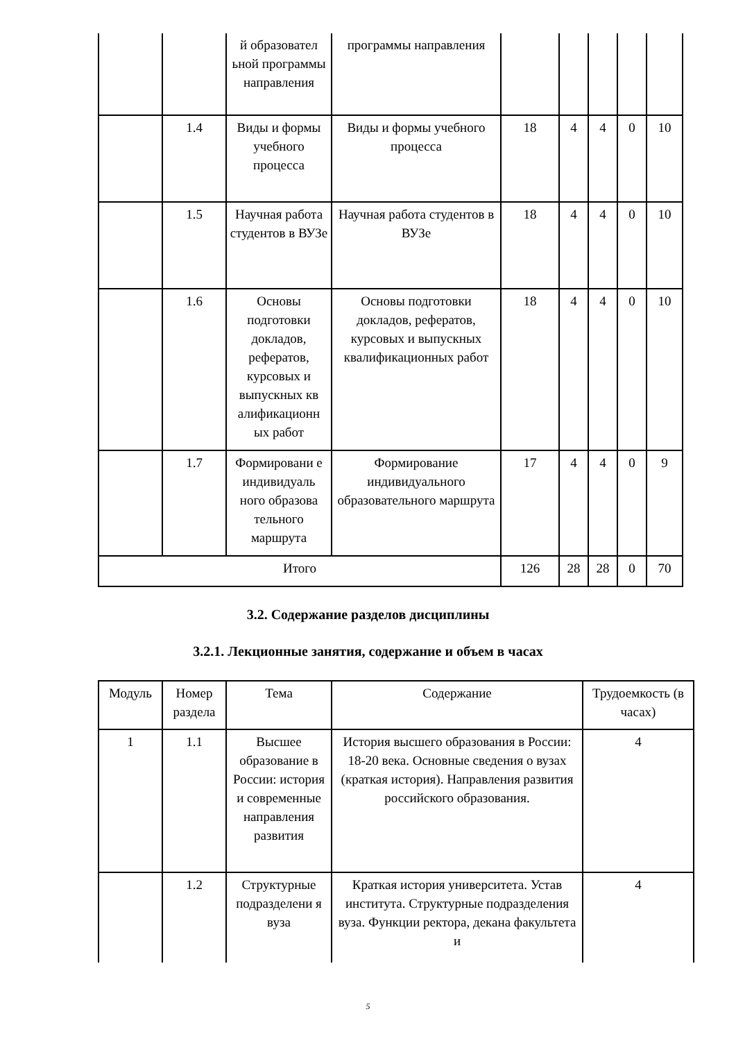| | | й образовател ьной программы направления | программы направления | | | | | |
| | 1.4 | Виды и формы учебного процесса | Виды и формы учебного процесса | 18 | 4 | 4 | 0 | 10 |
| | 1.5 | Научная работа студентов в ВУЗе | Научная работа студентов в ВУЗе | 18 | 4 | 4 | 0 | 10 |
| | 1.6 | Основы подготовки докладов, рефератов, курсовых и выпускных кв алификационн ых работ | Основы подготовки докладов, рефератов, курсовых и выпускных квалификационных работ | 18 | 4 | 4 | 0 | 10 |
| | 1.7 | Формировани е индивидуаль ного образова тельного маршрута | Формирование индивидуального образовательного маршрута | 17 | 4 | 4 | 0 | 9 |
| Итого | | | | 126 | 28 | 28 | 0 | 70 |
3.2. Содержание разделов дисциплины
3.2.1. Лекционные занятия, содержание и объем в часах
| Модуль | Номер раздела | Тема | Содержание | Трудоемкость (в часах) |
| --- | --- | --- | --- | --- |
| 1 | 1.1 | Высшее образование в России: история и современные направления развития | История высшего образования в России: 18-20 века. Основные сведения о вузах (краткая история). Направления развития российского образования. | 4 |
| | 1.2 | Структурные подразделени я вуза | Краткая история университета. Устав института. Структурные подразделения вуза. Функции ректора, декана факультета и | 4 |
5